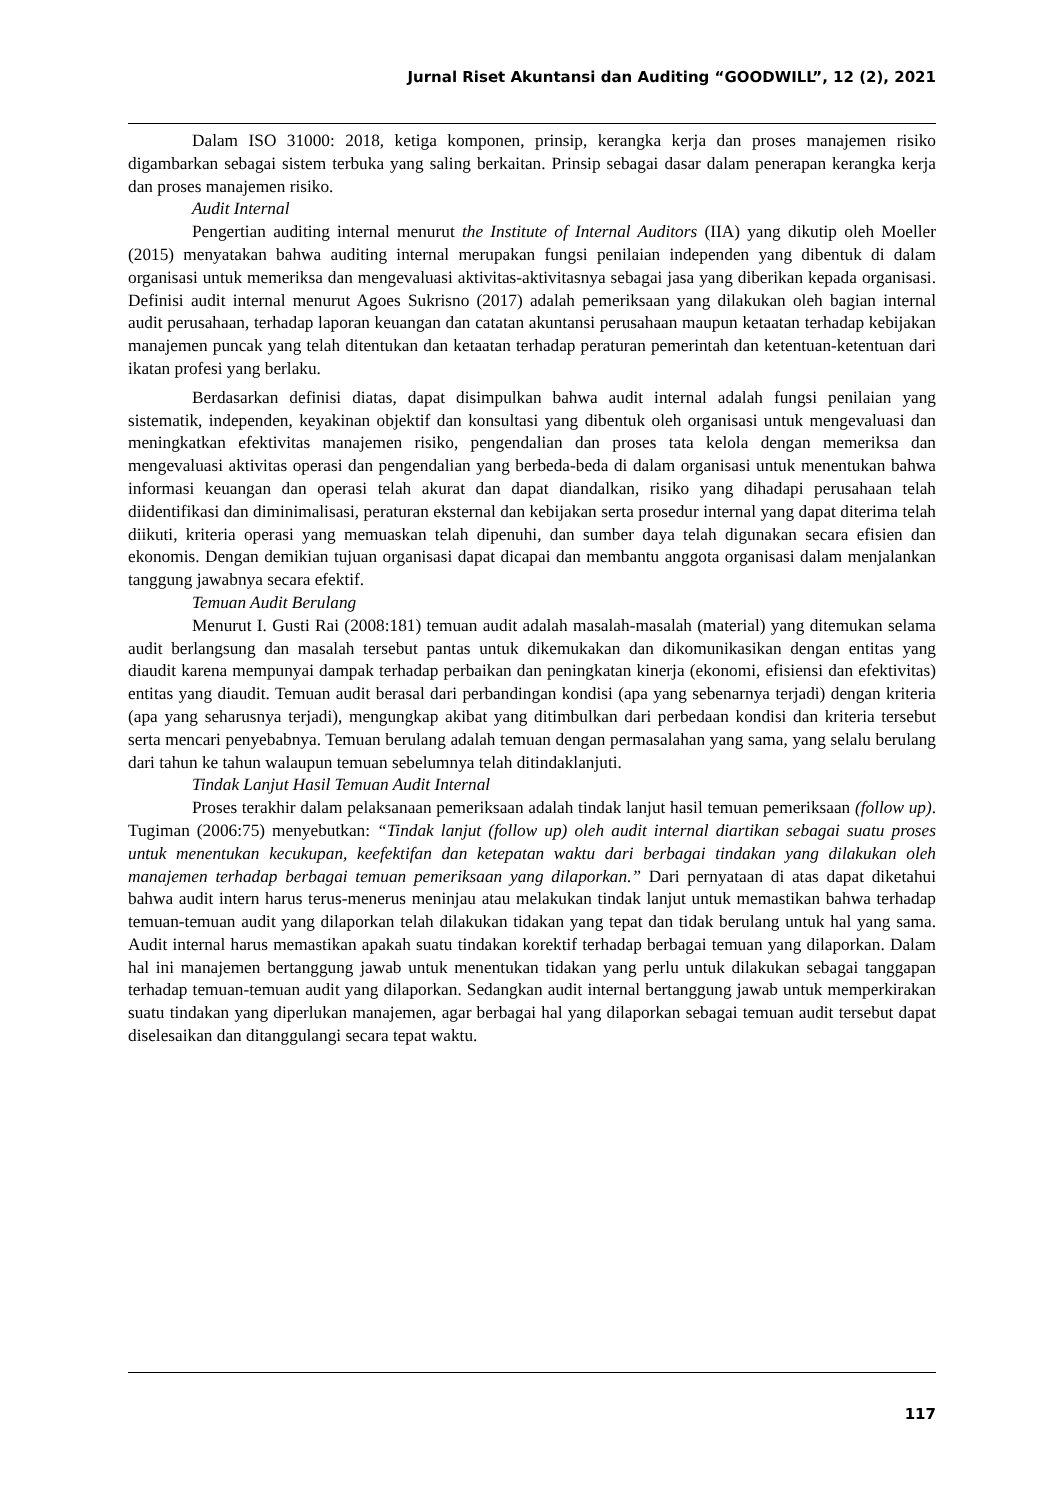Jurnal Riset Akuntansi dan Auditing “GOODWILL”, 12 (2), 2021
Dalam ISO 31000: 2018, ketiga komponen, prinsip, kerangka kerja dan proses manajemen risiko digambarkan sebagai sistem terbuka yang saling berkaitan. Prinsip sebagai dasar dalam penerapan kerangka kerja dan proses manajemen risiko.
Audit Internal
Pengertian auditing internal menurut the Institute of Internal Auditors (IIA) yang dikutip oleh Moeller (2015) menyatakan bahwa auditing internal merupakan fungsi penilaian independen yang dibentuk di dalam organisasi untuk memeriksa dan mengevaluasi aktivitas-aktivitasnya sebagai jasa yang diberikan kepada organisasi. Definisi audit internal menurut Agoes Sukrisno (2017) adalah pemeriksaan yang dilakukan oleh bagian internal audit perusahaan, terhadap laporan keuangan dan catatan akuntansi perusahaan maupun ketaatan terhadap kebijakan manajemen puncak yang telah ditentukan dan ketaatan terhadap peraturan pemerintah dan ketentuan-ketentuan dari ikatan profesi yang berlaku.
Berdasarkan definisi diatas, dapat disimpulkan bahwa audit internal adalah fungsi penilaian yang sistematik, independen, keyakinan objektif dan konsultasi yang dibentuk oleh organisasi untuk mengevaluasi dan meningkatkan efektivitas manajemen risiko, pengendalian dan proses tata kelola dengan memeriksa dan mengevaluasi aktivitas operasi dan pengendalian yang berbeda-beda di dalam organisasi untuk menentukan bahwa informasi keuangan dan operasi telah akurat dan dapat diandalkan, risiko yang dihadapi perusahaan telah diidentifikasi dan diminimalisasi, peraturan eksternal dan kebijakan serta prosedur internal yang dapat diterima telah diikuti, kriteria operasi yang memuaskan telah dipenuhi, dan sumber daya telah digunakan secara efisien dan ekonomis. Dengan demikian tujuan organisasi dapat dicapai dan membantu anggota organisasi dalam menjalankan tanggung jawabnya secara efektif.
Temuan Audit Berulang
Menurut I. Gusti Rai (2008:181) temuan audit adalah masalah-masalah (material) yang ditemukan selama audit berlangsung dan masalah tersebut pantas untuk dikemukakan dan dikomunikasikan dengan entitas yang diaudit karena mempunyai dampak terhadap perbaikan dan peningkatan kinerja (ekonomi, efisiensi dan efektivitas) entitas yang diaudit. Temuan audit berasal dari perbandingan kondisi (apa yang sebenarnya terjadi) dengan kriteria (apa yang seharusnya terjadi), mengungkap akibat yang ditimbulkan dari perbedaan kondisi dan kriteria tersebut serta mencari penyebabnya. Temuan berulang adalah temuan dengan permasalahan yang sama, yang selalu berulang dari tahun ke tahun walaupun temuan sebelumnya telah ditindaklanjuti.
Tindak Lanjut Hasil Temuan Audit Internal
Proses terakhir dalam pelaksanaan pemeriksaan adalah tindak lanjut hasil temuan pemeriksaan (follow up). Tugiman (2006:75) menyebutkan: “Tindak lanjut (follow up) oleh audit internal diartikan sebagai suatu proses untuk menentukan kecukupan, keefektifan dan ketepatan waktu dari berbagai tindakan yang dilakukan oleh manajemen terhadap berbagai temuan pemeriksaan yang dilaporkan.” Dari pernyataan di atas dapat diketahui bahwa audit intern harus terus-menerus meninjau atau melakukan tindak lanjut untuk memastikan bahwa terhadap temuan-temuan audit yang dilaporkan telah dilakukan tidakan yang tepat dan tidak berulang untuk hal yang sama. Audit internal harus memastikan apakah suatu tindakan korektif terhadap berbagai temuan yang dilaporkan. Dalam hal ini manajemen bertanggung jawab untuk menentukan tidakan yang perlu untuk dilakukan sebagai tanggapan terhadap temuan-temuan audit yang dilaporkan. Sedangkan audit internal bertanggung jawab untuk memperkirakan suatu tindakan yang diperlukan manajemen, agar berbagai hal yang dilaporkan sebagai temuan audit tersebut dapat diselesaikan dan ditanggulangi secara tepat waktu.
117